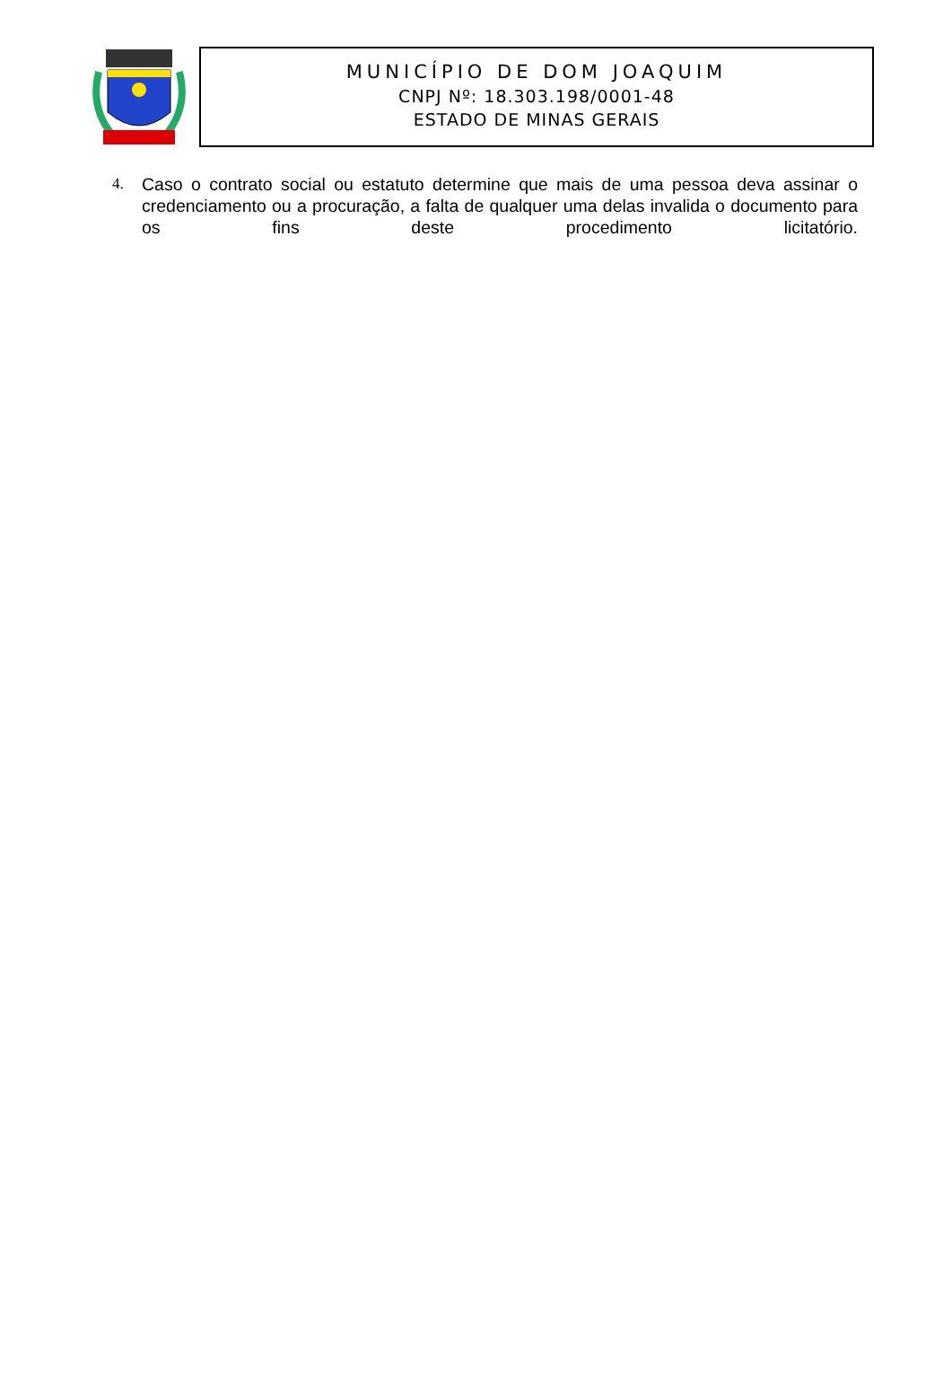MUNICÍPIO DE DOM JOAQUIM
CNPJ Nº: 18.303.198/0001-48
ESTADO DE MINAS GERAIS
4. Caso o contrato social ou estatuto determine que mais de uma pessoa deva assinar o credenciamento ou a procuração, a falta de qualquer uma delas invalida o documento para os fins deste procedimento licitatório.